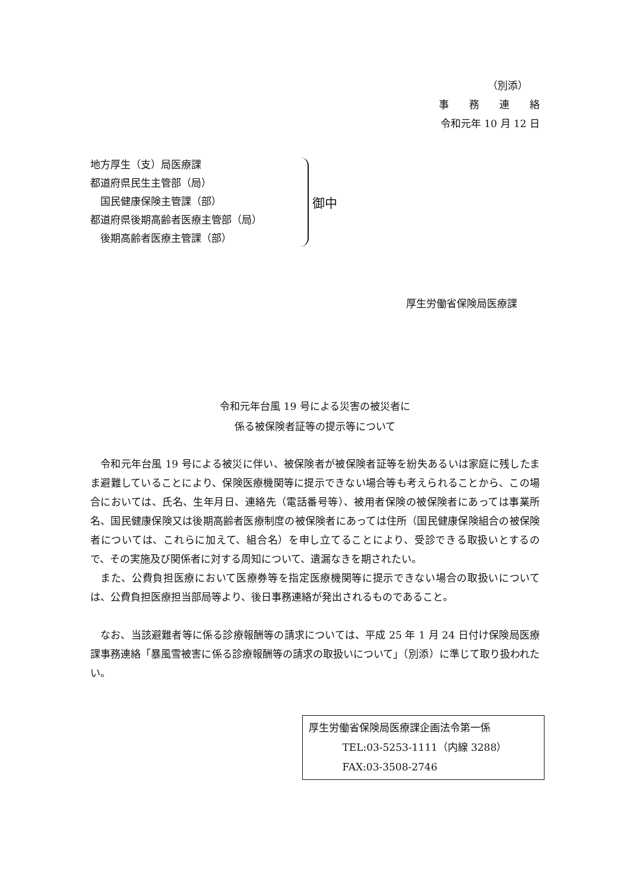（別添）
事　　務　　連　　絡
令和元年 10 月 12 日
地方厚生（支）局医療課
都道府県民生主管部（局）
　国民健康保険主管課（部）
都道府県後期高齢者医療主管部（局）
　後期高齢者医療主管課（部）
御中
厚生労働省保険局医療課
令和元年台風 19 号による災害の被災者に
係る被保険者証等の提示等について
令和元年台風 19 号による被災に伴い、被保険者が被保険者証等を紛失あるいは家庭に残したまま避難していることにより、保険医療機関等に提示できない場合等も考えられることから、この場合においては、氏名、生年月日、連絡先（電話番号等）、被用者保険の被保険者にあっては事業所名、国民健康保険又は後期高齢者医療制度の被保険者にあっては住所（国民健康保険組合の被保険者については、これらに加えて、組合名）を申し立てることにより、受診できる取扱いとするので、その実施及び関係者に対する周知について、遺漏なきを期されたい。
また、公費負担医療において医療券等を指定医療機関等に提示できない場合の取扱いについては、公費負担医療担当部局等より、後日事務連絡が発出されるものであること。
なお、当該避難者等に係る診療報酬等の請求については、平成 25 年 1 月 24 日付け保険局医療課事務連絡「暴風雪被害に係る診療報酬等の請求の取扱いについて」（別添）に準じて取り扱われたい。
厚生労働省保険局医療課企画法令第一係
　　　 TEL:03-5253-1111（内線 3288）
　　　 FAX:03-3508-2746